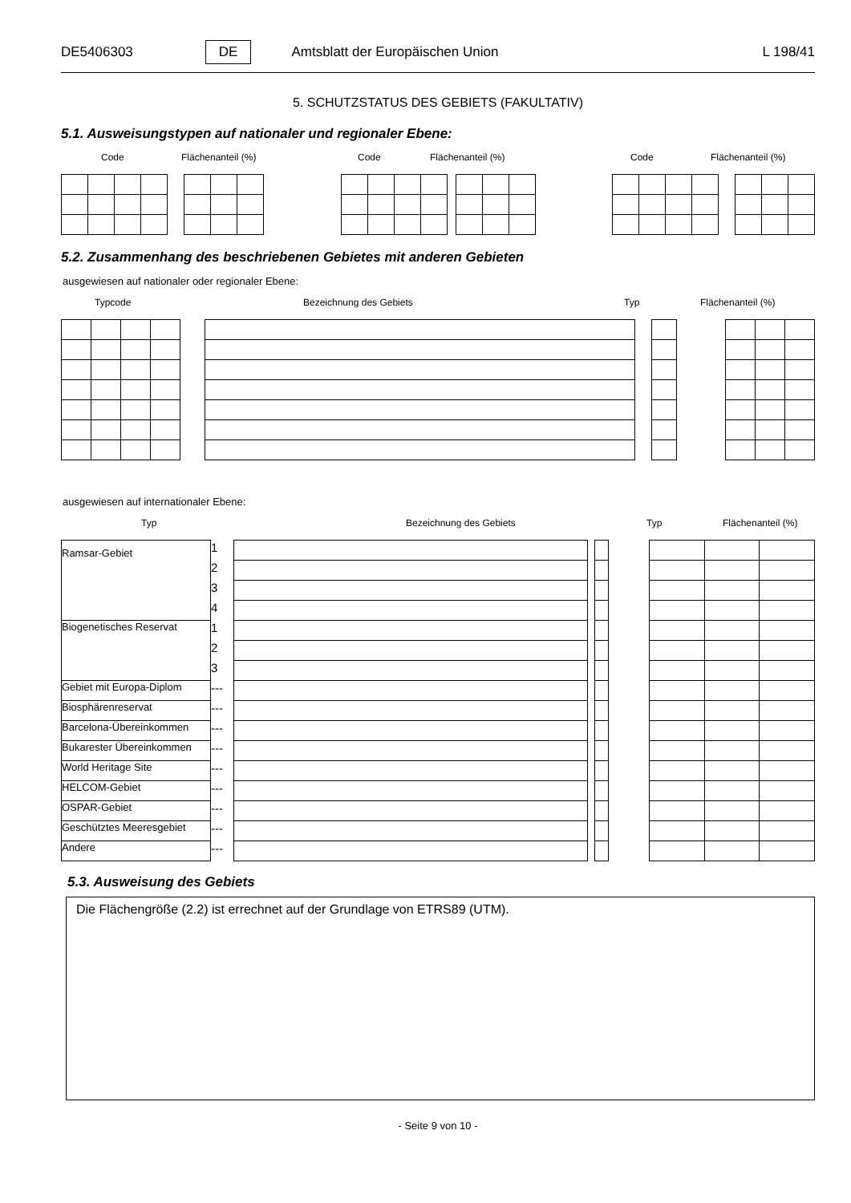DE5406303 DE Amtsblatt der Europäischen Union L 198/41
5. SCHUTZSTATUS DES GEBIETS (FAKULTATIV)
5.1. Ausweisungstypen auf nationaler und regionaler Ebene:
Code Flächenanteil (%) Code Flächenanteil (%) Code Flächenanteil (%)
5.2. Zusammenhang des beschriebenen Gebietes mit anderen Gebieten
ausgewiesen auf nationaler oder regionaler Ebene:
Typcode Bezeichnung des Gebiets Typ Flächenanteil (%)
ausgewiesen auf internationaler Ebene:
Typ Bezeichnung des Gebiets Typ Flächenanteil (%)
| Ramsar-Gebiet | 1 | | | | | | | |
| | 2 | | | | | | | |
| | 3 | | | | | | | |
| | 4 | | | | | | | |
| Biogenetisches Reservat | 1 | | | | | | | |
| | 2 | | | | | | | |
| | 3 | | | | | | | |
| Gebiet mit Europa-Diplom | --- | | | | | | | |
| Biosphärenreservat | --- | | | | | | | |
| Barcelona-Übereinkommen | --- | | | | | | | |
| Bukarester Übereinkommen | --- | | | | | | | |
| World Heritage Site | --- | | | | | | | |
| HELCOM-Gebiet | --- | | | | | | | |
| OSPAR-Gebiet | --- | | | | | | | |
| Geschütztes Meeresgebiet | --- | | | | | | | |
| Andere | --- | | | | | | | |
5.3. Ausweisung des Gebiets
Die Flächengröße (2.2) ist errechnet auf der Grundlage von ETRS89 (UTM).
- Seite 9 von 10 -